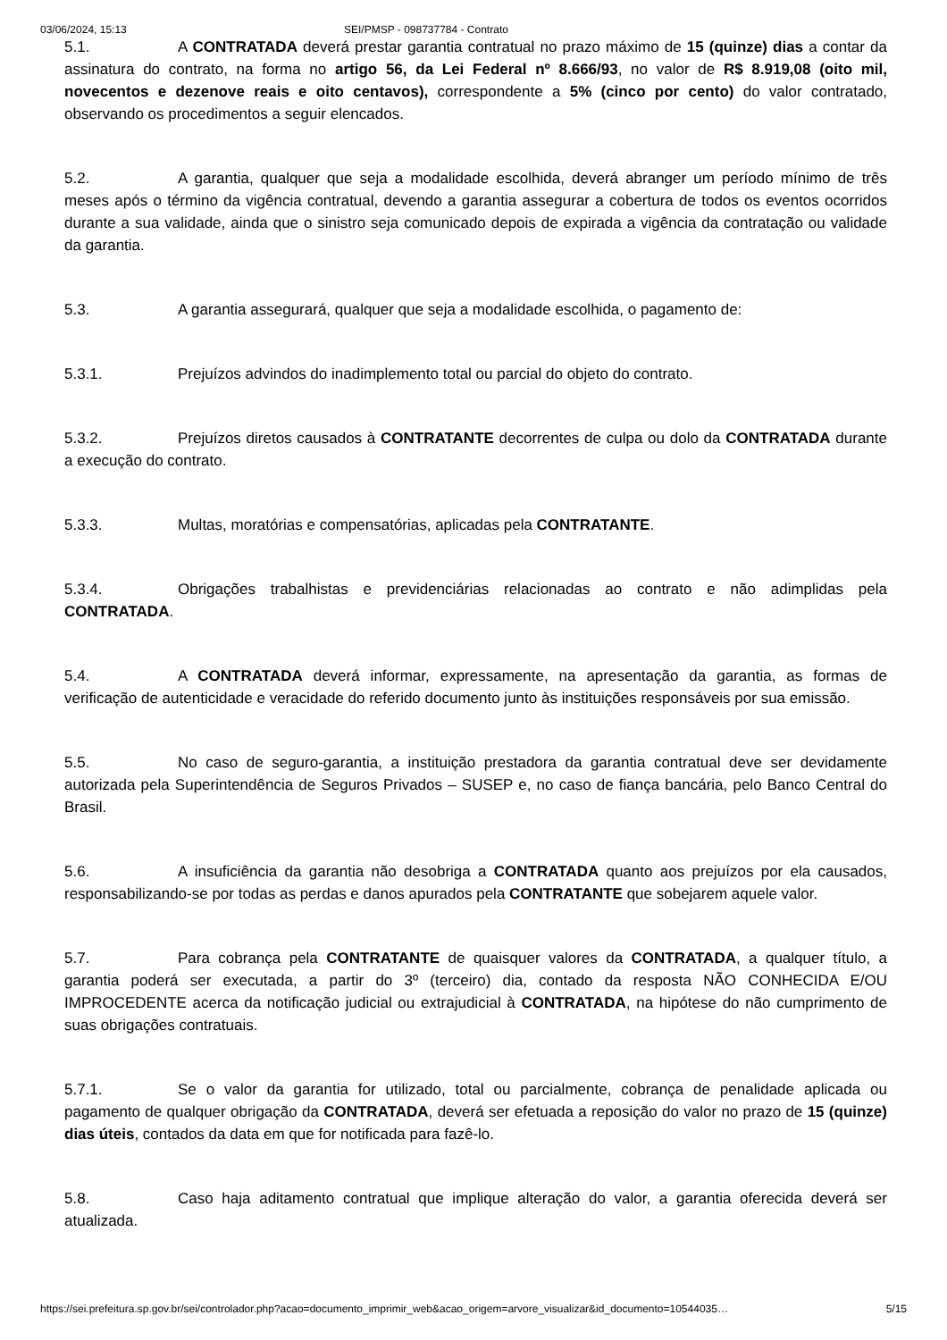03/06/2024, 15:13 SEI/PMSP - 098737784 - Contrato
5.1. A CONTRATADA deverá prestar garantia contratual no prazo máximo de 15 (quinze) dias a contar da assinatura do contrato, na forma no artigo 56, da Lei Federal nº 8.666/93, no valor de R$ 8.919,08 (oito mil, novecentos e dezenove reais e oito centavos), correspondente a 5% (cinco por cento) do valor contratado, observando os procedimentos a seguir elencados.
5.2. A garantia, qualquer que seja a modalidade escolhida, deverá abranger um período mínimo de três meses após o término da vigência contratual, devendo a garantia assegurar a cobertura de todos os eventos ocorridos durante a sua validade, ainda que o sinistro seja comunicado depois de expirada a vigência da contratação ou validade da garantia.
5.3. A garantia assegurará, qualquer que seja a modalidade escolhida, o pagamento de:
5.3.1. Prejuízos advindos do inadimplemento total ou parcial do objeto do contrato.
5.3.2. Prejuízos diretos causados à CONTRATANTE decorrentes de culpa ou dolo da CONTRATADA durante a execução do contrato.
5.3.3. Multas, moratórias e compensatórias, aplicadas pela CONTRATANTE.
5.3.4. Obrigações trabalhistas e previdenciárias relacionadas ao contrato e não adimplidas pela CONTRATADA.
5.4. A CONTRATADA deverá informar, expressamente, na apresentação da garantia, as formas de verificação de autenticidade e veracidade do referido documento junto às instituições responsáveis por sua emissão.
5.5. No caso de seguro-garantia, a instituição prestadora da garantia contratual deve ser devidamente autorizada pela Superintendência de Seguros Privados – SUSEP e, no caso de fiança bancária, pelo Banco Central do Brasil.
5.6. A insuficiência da garantia não desobriga a CONTRATADA quanto aos prejuízos por ela causados, responsabilizando-se por todas as perdas e danos apurados pela CONTRATANTE que sobejarem aquele valor.
5.7. Para cobrança pela CONTRATANTE de quaisquer valores da CONTRATADA, a qualquer título, a garantia poderá ser executada, a partir do 3º (terceiro) dia, contado da resposta NÃO CONHECIDA E/OU IMPROCEDENTE acerca da notificação judicial ou extrajudicial à CONTRATADA, na hipótese do não cumprimento de suas obrigações contratuais.
5.7.1. Se o valor da garantia for utilizado, total ou parcialmente, cobrança de penalidade aplicada ou pagamento de qualquer obrigação da CONTRATADA, deverá ser efetuada a reposição do valor no prazo de 15 (quinze) dias úteis, contados da data em que for notificada para fazê-lo.
5.8. Caso haja aditamento contratual que implique alteração do valor, a garantia oferecida deverá ser atualizada.
https://sei.prefeitura.sp.gov.br/sei/controlador.php?acao=documento_imprimir_web&acao_origem=arvore_visualizar&id_documento=10544035… 5/15